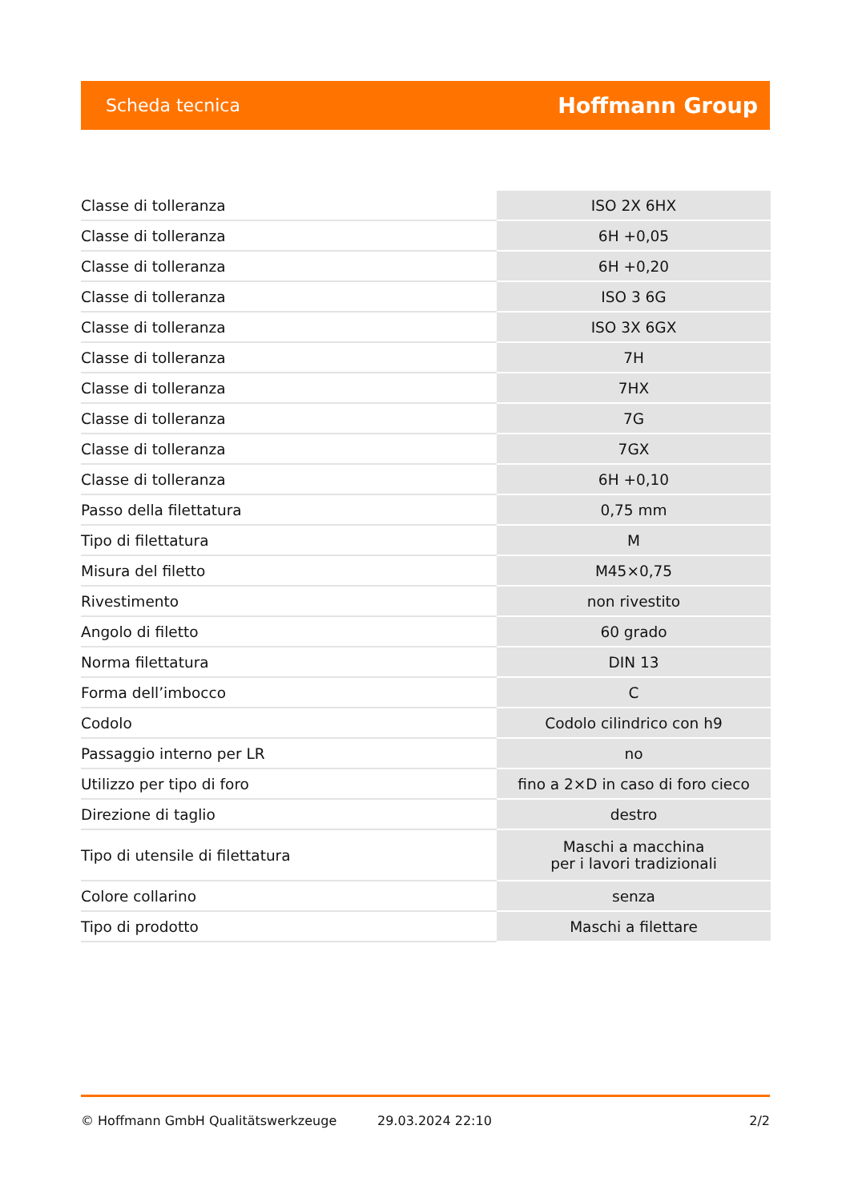Scheda tecnica Hoffmann Group
| Classe di tolleranza | ISO 2X 6HX |
| Classe di tolleranza | 6H +0,05 |
| Classe di tolleranza | 6H +0,20 |
| Classe di tolleranza | ISO 3 6G |
| Classe di tolleranza | ISO 3X 6GX |
| Classe di tolleranza | 7H |
| Classe di tolleranza | 7HX |
| Classe di tolleranza | 7G |
| Classe di tolleranza | 7GX |
| Classe di tolleranza | 6H +0,10 |
| Passo della filettatura | 0,75 mm |
| Tipo di filettatura | M |
| Misura del filetto | M45×0,75 |
| Rivestimento | non rivestito |
| Angolo di filetto | 60 grado |
| Norma filettatura | DIN 13 |
| Forma dell’imbocco | C |
| Codolo | Codolo cilindrico con h9 |
| Passaggio interno per LR | no |
| Utilizzo per tipo di foro | fino a 2×D in caso di foro cieco |
| Direzione di taglio | destro |
| Tipo di utensile di filettatura | Maschi a macchina per i lavori tradizionali |
| Colore collarino | senza |
| Tipo di prodotto | Maschi a filettare |
© Hoffmann GmbH Qualitätswerkzeuge 29.03.2024 22:10 2/2